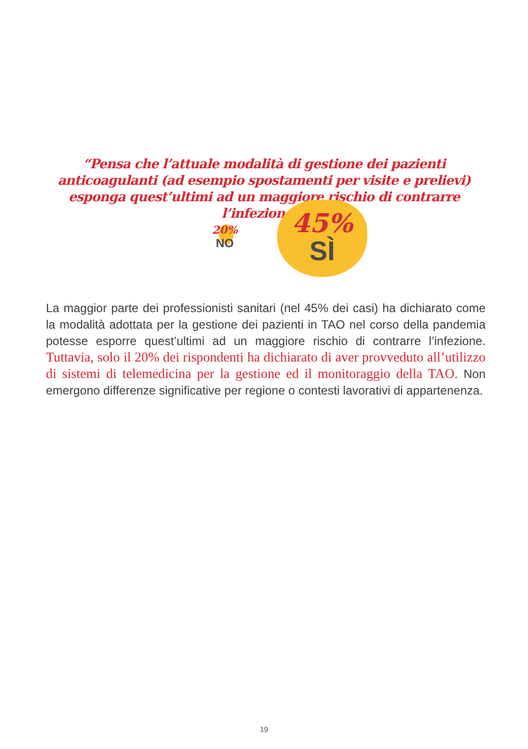“Pensa che l’attuale modalità di gestione dei pazienti anticoagulanti (ad esempio spostamenti per visite e prelievi) esponga quest’ultimi ad un maggiore rischio di contrarre l’infezione?”
20%
NO
45%
SÌ
La maggior parte dei professionisti sanitari (nel 45% dei casi) ha dichiarato come la modalità adottata per la gestione dei pazienti in TAO nel corso della pandemia potesse esporre quest’ultimi ad un maggiore rischio di contrarre l’infezione. Tuttavia, solo il 20% dei rispondenti ha dichiarato di aver provveduto all’utilizzo di sistemi di telemedicina per la gestione ed il monitoraggio della TAO. Non emergono differenze significative per regione o contesti lavorativi di appartenenza.
19